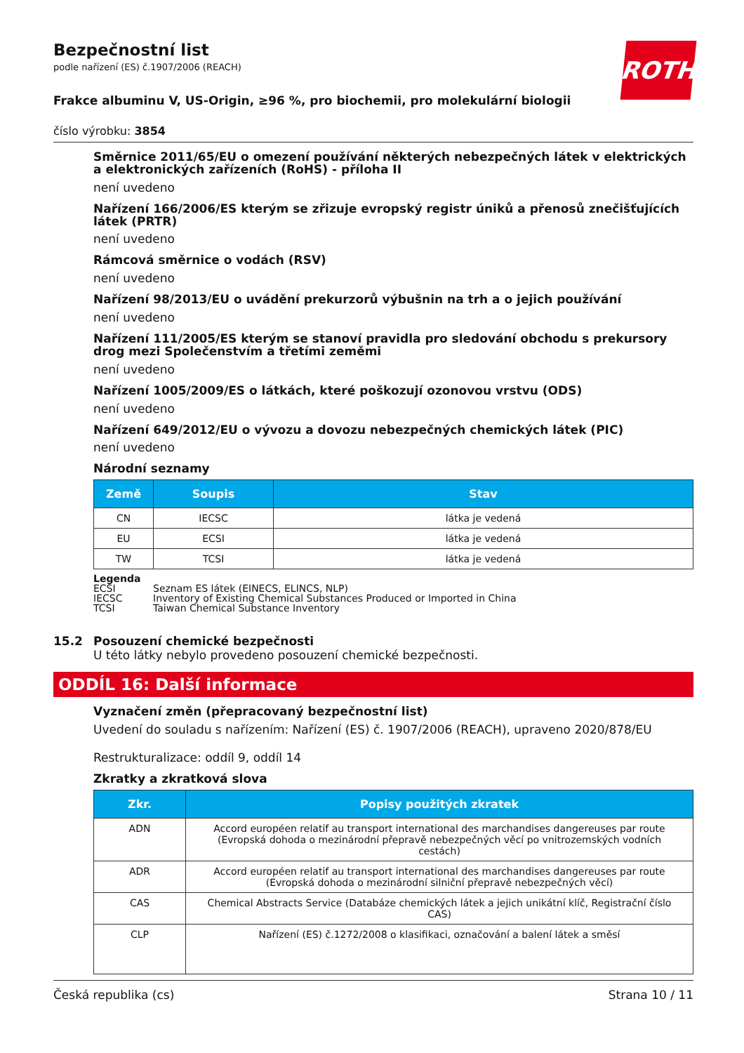Bezpečnostní list
podle nařízení (ES) č.1907/2006 (REACH)
ROTH
Frakce albuminu V, US-Origin, ≥96 %, pro biochemii, pro molekulární biologii
číslo výrobku: 3854
Směrnice 2011/65/EU o omezení používání některých nebezpečných látek v elektrických a elektronických zařízeních (RoHS) - příloha II
není uvedeno
Nařízení 166/2006/ES kterým se zřizuje evropský registr úniků a přenosů znečišťujících látek (PRTR)
není uvedeno
Rámcová směrnice o vodách (RSV)
není uvedeno
Nařízení 98/2013/EU o uvádění prekurzorů výbušnin na trh a o jejich používání
není uvedeno
Nařízení 111/2005/ES kterým se stanoví pravidla pro sledování obchodu s prekursory drog mezi Společenstvím a třetími zeměmi
není uvedeno
Nařízení 1005/2009/ES o látkách, které poškozují ozonovou vrstvu (ODS)
není uvedeno
Nařízení 649/2012/EU o vývozu a dovozu nebezpečných chemických látek (PIC)
není uvedeno
Národní seznamy
| Země | Soupis | Stav |
| --- | --- | --- |
| CN | IECSC | látka je vedená |
| EU | ECSI | látka je vedená |
| TW | TCSI | látka je vedená |
Legenda
ECSI Seznam ES látek (EINECS, ELINCS, NLP)
IECSC Inventory of Existing Chemical Substances Produced or Imported in China
TCSI Taiwan Chemical Substance Inventory
15.2 Posouzení chemické bezpečnosti
U této látky nebylo provedeno posouzení chemické bezpečnosti.
ODDÍL 16: Další informace
Vyznačení změn (přepracovaný bezpečnostní list)
Uvedení do souladu s nařízením: Nařízení (ES) č. 1907/2006 (REACH), upraveno 2020/878/EU
Restrukturalizace: oddíl 9, oddíl 14
Zkratky a zkratková slova
| Zkr. | Popisy použitých zkratek |
| --- | --- |
| ADN | Accord européen relatif au transport international des marchandises dangereuses par route (Evropská dohoda o mezinárodní přepravě nebezpečných věcí po vnitrozemských vodních cestách) |
| ADR | Accord européen relatif au transport international des marchandises dangereuses par route (Evropská dohoda o mezinárodní silniční přepravě nebezpečných věcí) |
| CAS | Chemical Abstracts Service (Databáze chemických látek a jejich unikátní klíč, Registrační číslo CAS) |
| CLP | Nařízení (ES) č.1272/2008 o klasifikaci, označování a balení látek a směsí |
Česká republika (cs) Strana 10 / 11